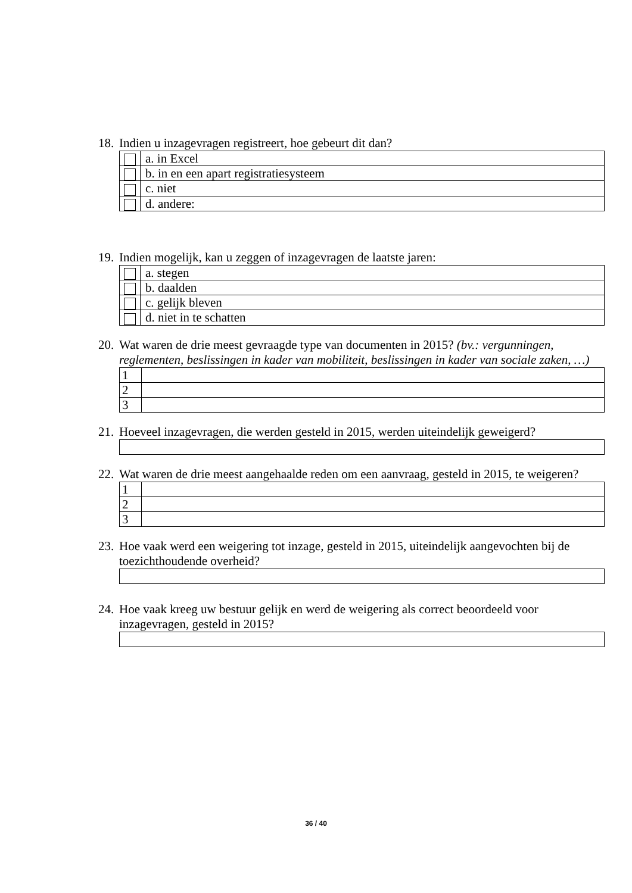18. Indien u inzagevragen registreert, hoe gebeurt dit dan?
| | a. in Excel |
| | b. in en een apart registratiesysteem |
| | c. niet |
| | d. andere: |
19. Indien mogelijk, kan u zeggen of inzagevragen de laatste jaren:
| | a. stegen |
| | b. daalden |
| | c. gelijk bleven |
| | d. niet in te schatten |
20. Wat waren de drie meest gevraagde type van documenten in 2015? (bv.: vergunningen, reglementen, beslissingen in kader van mobiliteit, beslissingen in kader van sociale zaken, …)
| 1 | |
| 2 | |
| 3 | |
21. Hoeveel inzagevragen, die werden gesteld in 2015, werden uiteindelijk geweigerd?
22. Wat waren de drie meest aangehaalde reden om een aanvraag, gesteld in 2015, te weigeren?
| 1 | |
| 2 | |
| 3 | |
23. Hoe vaak werd een weigering tot inzage, gesteld in 2015, uiteindelijk aangevochten bij de toezichthoudende overheid?
24. Hoe vaak kreeg uw bestuur gelijk en werd de weigering als correct beoordeeld voor inzagevragen, gesteld in 2015?
36 / 40